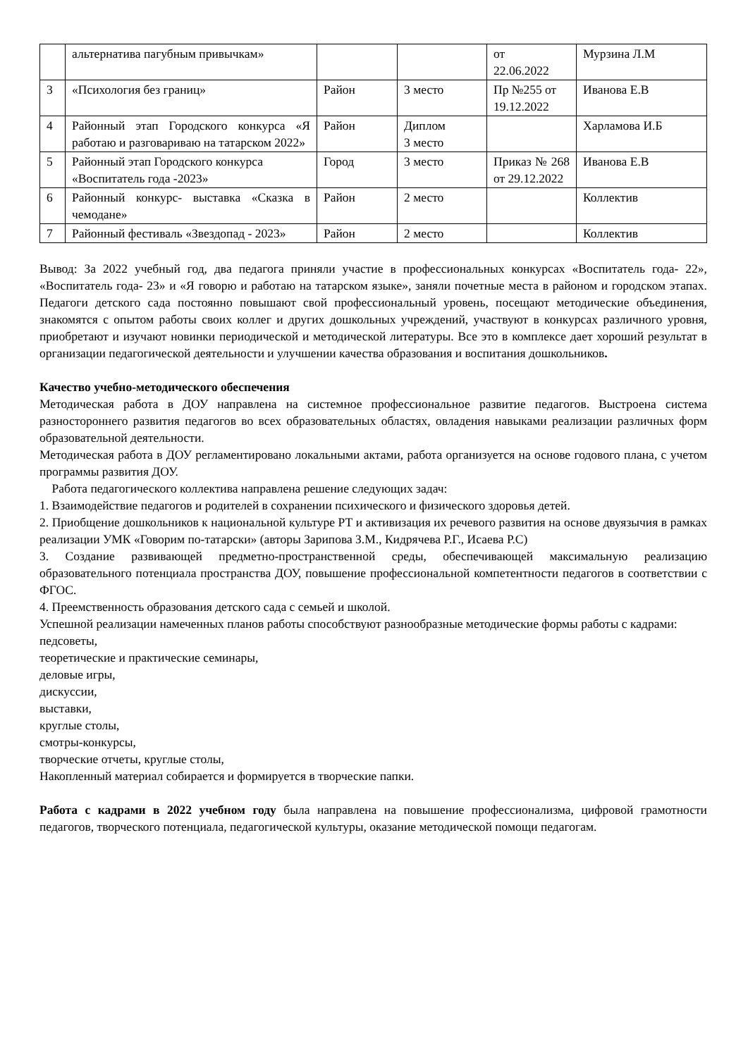| | альтернатива пагубным привычкам» | | | от 22.06.2022 | Мурзина Л.М |
| 3 | «Психология без границ» | Район | 3 место | Пр №255 от 19.12.2022 | Иванова Е.В |
| 4 | Районный этап Городского конкурса «Я работаю и разговариваю на татарском 2022» | Район | Диплом 3 место | | Харламова И.Б |
| 5 | Районный этап Городского конкурса «Воспитатель года -2023» | Город | 3 место | Приказ № 268 от 29.12.2022 | Иванова Е.В |
| 6 | Районный конкурс- выставка «Сказка в чемодане» | Район | 2 место | | Коллектив |
| 7 | Районный фестиваль «Звездопад - 2023» | Район | 2 место | | Коллектив |
Вывод: За 2022 учебный год, два педагога приняли участие в профессиональных конкурсах «Воспитатель года- 22», «Воспитатель года- 23» и «Я говорю и работаю на татарском языке», заняли почетные места в районом и городском этапах. Педагоги детского сада постоянно повышают свой профессиональный уровень, посещают методические объединения, знакомятся с опытом работы своих коллег и других дошкольных учреждений, участвуют в конкурсах различного уровня, приобретают и изучают новинки периодической и методической литературы. Все это в комплексе дает хороший результат в организации педагогической деятельности и улучшении качества образования и воспитания дошкольников.
Качество учебно-методического обеспечения
Методическая работа в ДОУ направлена на системное профессиональное развитие педагогов. Выстроена система разностороннего развития педагогов во всех образовательных областях, овладения навыками реализации различных форм образовательной деятельности.
Методическая работа в ДОУ регламентировано локальными актами, работа организуется на основе годового плана, с учетом программы развития ДОУ.
Работа педагогического коллектива направлена решение следующих задач:
1. Взаимодействие педагогов и родителей в сохранении психического и физического здоровья детей.
2. Приобщение дошкольников к национальной культуре РТ и активизация их речевого развития на основе двуязычия в рамках реализации УМК «Говорим по-татарски» (авторы Зарипова З.М., Кидрячева Р.Г., Исаева Р.С)
3. Создание развивающей предметно-пространственной среды, обеспечивающей максимальную реализацию образовательного потенциала пространства ДОУ, повышение профессиональной компетентности педагогов в соответствии с ФГОС.
4. Преемственность образования детского сада с семьей и школой.
Успешной реализации намеченных планов работы способствуют разнообразные методические формы работы с кадрами:
педсоветы,
теоретические и практические семинары,
деловые игры,
дискуссии,
выставки,
круглые столы,
смотры-конкурсы,
творческие отчеты, круглые столы,
Накопленный материал собирается и формируется в творческие папки.
Работа с кадрами в 2022 учебном году была направлена на повышение профессионализма, цифровой грамотности педагогов, творческого потенциала, педагогической культуры, оказание методической помощи педагогам.